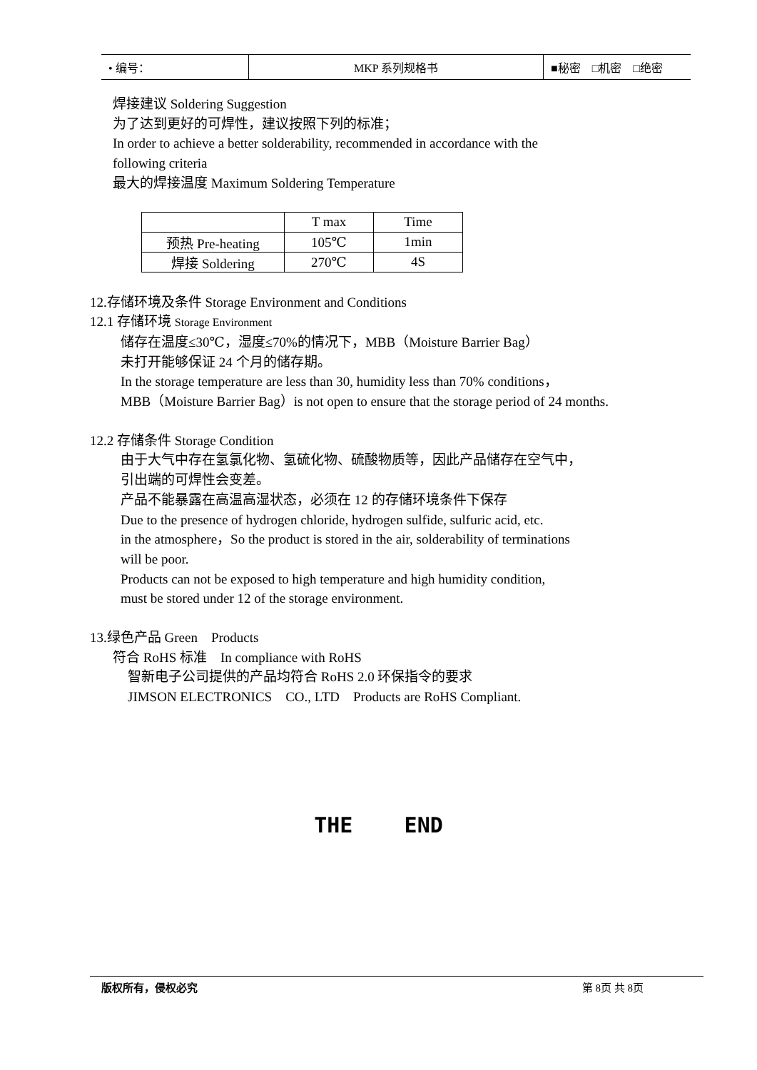| • 编号： | MKP 系列规格书 | ■秘密 □机密 □绝密 |
焊接建议 Soldering Suggestion
为了达到更好的可焊性，建议按照下列的标准；
In order to achieve a better solderability, recommended in accordance with the
following criteria
最大的焊接温度 Maximum Soldering Temperature
| | T max | Time |
| 预热 Pre-heating | 105℃ | 1min |
| 焊接 Soldering | 270℃ | 4S |
12.存储环境及条件 Storage Environment and Conditions
12.1 存储环境 Storage Environment
储存在温度≤30℃，湿度≤70%的情况下，MBB（Moisture Barrier Bag）
未打开能够保证 24 个月的储存期。
In the storage temperature are less than 30, humidity less than 70% conditions，
MBB（Moisture Barrier Bag）is not open to ensure that the storage period of 24 months.
12.2 存储条件 Storage Condition
由于大气中存在氢氯化物、氢硫化物、硫酸物质等，因此产品储存在空气中，
引出端的可焊性会变差。
产品不能暴露在高温高湿状态，必须在 12 的存储环境条件下保存
Due to the presence of hydrogen chloride, hydrogen sulfide, sulfuric acid, etc.
in the atmosphere，So the product is stored in the air, solderability of terminations
will be poor.
Products can not be exposed to high temperature and high humidity condition,
must be stored under 12 of the storage environment.
13.绿色产品 Green　Products
符合 RoHS 标准　In compliance with RoHS
智新电子公司提供的产品均符合 RoHS 2.0 环保指令的要求
JIMSON ELECTRONICS　CO., LTD　Products are RoHS Compliant.
THE END
版权所有，侵权必究 第 8页 共 8页